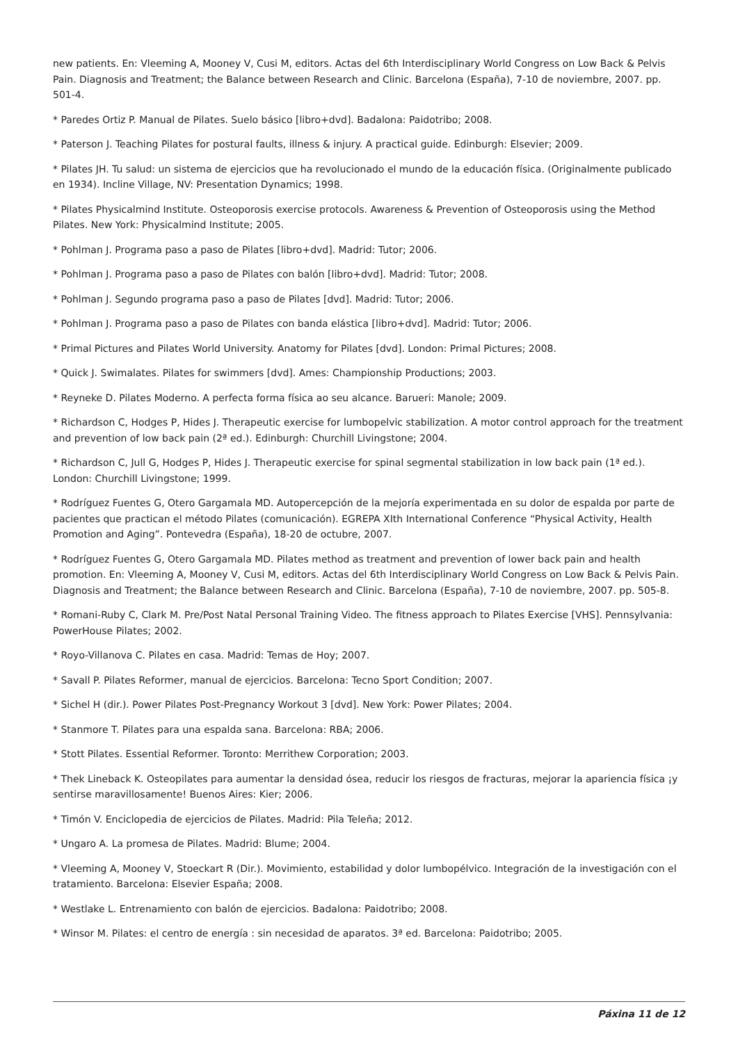new patients. En: Vleeming A, Mooney V, Cusi M, editors. Actas del 6th Interdisciplinary World Congress on Low Back & Pelvis Pain. Diagnosis and Treatment; the Balance between Research and Clinic. Barcelona (España), 7-10 de noviembre, 2007. pp. 501-4.
* Paredes Ortiz P. Manual de Pilates. Suelo básico [libro+dvd]. Badalona: Paidotribo; 2008.
* Paterson J. Teaching Pilates for postural faults, illness & injury. A practical guide. Edinburgh: Elsevier; 2009.
* Pilates JH. Tu salud: un sistema de ejercicios que ha revolucionado el mundo de la educación física. (Originalmente publicado en 1934). Incline Village, NV: Presentation Dynamics; 1998.
* Pilates Physicalmind Institute. Osteoporosis exercise protocols. Awareness & Prevention of Osteoporosis using the Method Pilates. New York: Physicalmind Institute; 2005.
* Pohlman J. Programa paso a paso de Pilates [libro+dvd]. Madrid: Tutor; 2006.
* Pohlman J. Programa paso a paso de Pilates con balón [libro+dvd]. Madrid: Tutor; 2008.
* Pohlman J. Segundo programa paso a paso de Pilates [dvd]. Madrid: Tutor; 2006.
* Pohlman J. Programa paso a paso de Pilates con banda elástica [libro+dvd]. Madrid: Tutor; 2006.
* Primal Pictures and Pilates World University. Anatomy for Pilates [dvd]. London: Primal Pictures; 2008.
* Quick J. Swimalates. Pilates for swimmers [dvd]. Ames: Championship Productions; 2003.
* Reyneke D. Pilates Moderno. A perfecta forma física ao seu alcance. Barueri: Manole; 2009.
* Richardson C, Hodges P, Hides J. Therapeutic exercise for lumbopelvic stabilization. A motor control approach for the treatment and prevention of low back pain (2ª ed.). Edinburgh: Churchill Livingstone; 2004.
* Richardson C, Jull G, Hodges P, Hides J. Therapeutic exercise for spinal segmental stabilization in low back pain (1ª ed.). London: Churchill Livingstone; 1999.
* Rodríguez Fuentes G, Otero Gargamala MD. Autopercepción de la mejoría experimentada en su dolor de espalda por parte de pacientes que practican el método Pilates (comunicación). EGREPA XIth International Conference “Physical Activity, Health Promotion and Aging”. Pontevedra (España), 18-20 de octubre, 2007.
* Rodríguez Fuentes G, Otero Gargamala MD. Pilates method as treatment and prevention of lower back pain and health promotion. En: Vleeming A, Mooney V, Cusi M, editors. Actas del 6th Interdisciplinary World Congress on Low Back & Pelvis Pain. Diagnosis and Treatment; the Balance between Research and Clinic. Barcelona (España), 7-10 de noviembre, 2007. pp. 505-8.
* Romani-Ruby C, Clark M. Pre/Post Natal Personal Training Video. The fitness approach to Pilates Exercise [VHS]. Pennsylvania: PowerHouse Pilates; 2002.
* Royo-Villanova C. Pilates en casa. Madrid: Temas de Hoy; 2007.
* Savall P. Pilates Reformer, manual de ejercicios. Barcelona: Tecno Sport Condition; 2007.
* Sichel H (dir.). Power Pilates Post-Pregnancy Workout 3 [dvd]. New York: Power Pilates; 2004.
* Stanmore T. Pilates para una espalda sana. Barcelona: RBA; 2006.
* Stott Pilates. Essential Reformer. Toronto: Merrithew Corporation; 2003.
* Thek Lineback K. Osteopilates para aumentar la densidad ósea, reducir los riesgos de fracturas, mejorar la apariencia física ¡y sentirse maravillosamente! Buenos Aires: Kier; 2006.
* Timón V. Enciclopedia de ejercicios de Pilates. Madrid: Pila Teleña; 2012.
* Ungaro A. La promesa de Pilates. Madrid: Blume; 2004.
* Vleeming A, Mooney V, Stoeckart R (Dir.). Movimiento, estabilidad y dolor lumbopélvico. Integración de la investigación con el tratamiento. Barcelona: Elsevier España; 2008.
* Westlake L. Entrenamiento con balón de ejercicios. Badalona: Paidotribo; 2008.
* Winsor M. Pilates: el centro de energía : sin necesidad de aparatos. 3ª ed. Barcelona: Paidotribo; 2005.
Páxina 11 de 12